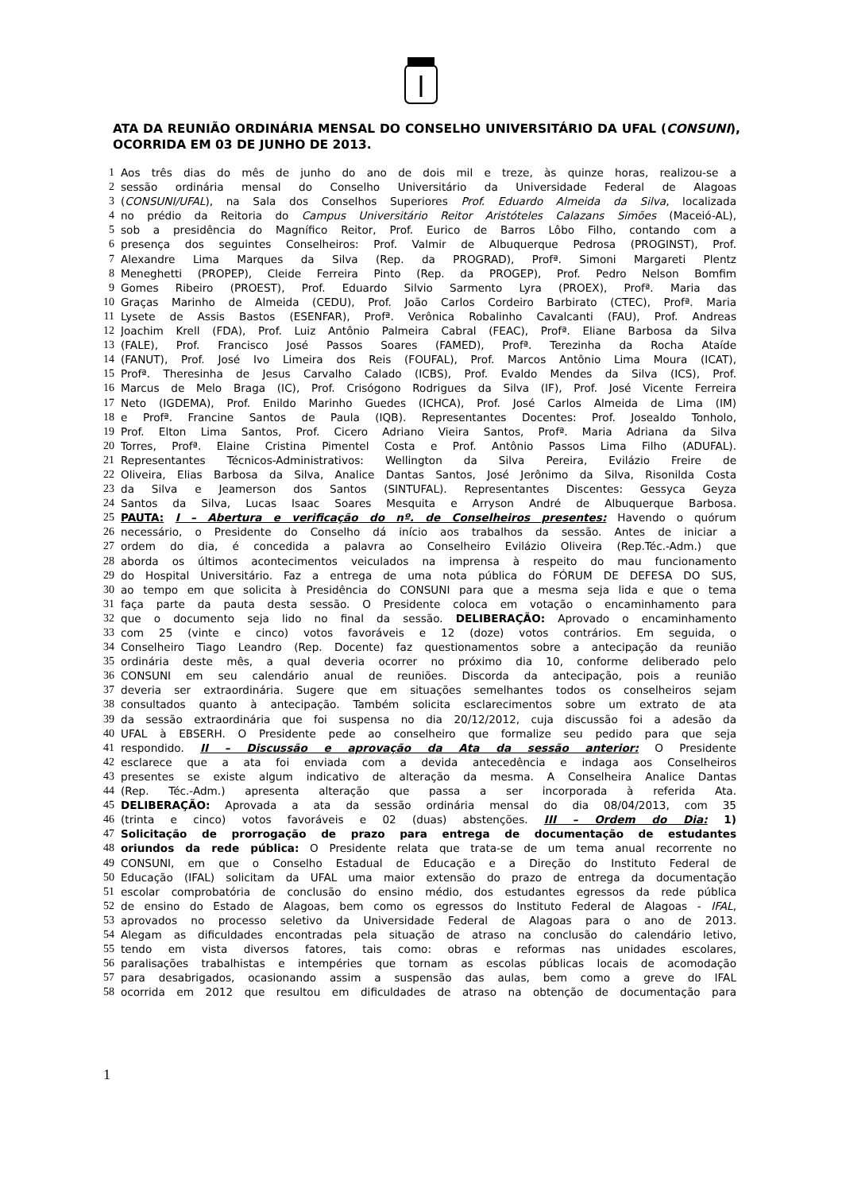ATA DA REUNIÃO ORDINÁRIA MENSAL DO CONSELHO UNIVERSITÁRIO DA UFAL (CONSUNI), OCORRIDA EM 03 DE JUNHO DE 2013.
1 Aos três dias do mês de junho do ano de dois mil e treze, às quinze horas, realizou-se a
2 sessão ordinária mensal do Conselho Universitário da Universidade Federal de Alagoas
3 (CONSUNI/UFAL), na Sala dos Conselhos Superiores Prof. Eduardo Almeida da Silva, localizada
4 no prédio da Reitoria do Campus Universitário Reitor Aristóteles Calazans Simões (Maceió-AL),
5 sob a presidência do Magnífico Reitor, Prof. Eurico de Barros Lôbo Filho, contando com a
6 presença dos seguintes Conselheiros: Prof. Valmir de Albuquerque Pedrosa (PROGINST), Prof.
7 Alexandre Lima Marques da Silva (Rep. da PROGRAD), Profª. Simoni Margareti Plentz
8 Meneghetti (PROPEP), Cleide Ferreira Pinto (Rep. da PROGEP), Prof. Pedro Nelson Bomfim
9 Gomes Ribeiro (PROEST), Prof. Eduardo Silvio Sarmento Lyra (PROEX), Profª. Maria das
10 Graças Marinho de Almeida (CEDU), Prof. João Carlos Cordeiro Barbirato (CTEC), Profª. Maria
11 Lysete de Assis Bastos (ESENFAR), Profª. Verônica Robalinho Cavalcanti (FAU), Prof. Andreas
12 Joachim Krell (FDA), Prof. Luiz Antônio Palmeira Cabral (FEAC), Profª. Eliane Barbosa da Silva
13 (FALE), Prof. Francisco José Passos Soares (FAMED), Profª. Terezinha da Rocha Ataíde
14 (FANUT), Prof. José Ivo Limeira dos Reis (FOUFAL), Prof. Marcos Antônio Lima Moura (ICAT),
15 Profª. Theresinha de Jesus Carvalho Calado (ICBS), Prof. Evaldo Mendes da Silva (ICS), Prof.
16 Marcus de Melo Braga (IC), Prof. Crisógono Rodrigues da Silva (IF), Prof. José Vicente Ferreira
17 Neto (IGDEMA), Prof. Enildo Marinho Guedes (ICHCA), Prof. José Carlos Almeida de Lima (IM)
18 e Profª. Francine Santos de Paula (IQB). Representantes Docentes: Prof. Josealdo Tonholo,
19 Prof. Elton Lima Santos, Prof. Cicero Adriano Vieira Santos, Profª. Maria Adriana da Silva
20 Torres, Profª. Elaine Cristina Pimentel Costa e Prof. Antônio Passos Lima Filho (ADUFAL).
21 Representantes Técnicos-Administrativos: Wellington da Silva Pereira, Evilázio Freire de
22 Oliveira, Elias Barbosa da Silva, Analice Dantas Santos, José Jerônimo da Silva, Risonilda Costa
23 da Silva e Jeamerson dos Santos (SINTUFAL). Representantes Discentes: Gessyca Geyza
24 Santos da Silva, Lucas Isaac Soares Mesquita e Arryson André de Albuquerque Barbosa.
25 PAUTA: I – Abertura e verificação do nº. de Conselheiros presentes: Havendo o quórum
26 necessário, o Presidente do Conselho dá início aos trabalhos da sessão. Antes de iniciar a
27 ordem do dia, é concedida a palavra ao Conselheiro Evilázio Oliveira (Rep.Téc.-Adm.) que
28 aborda os últimos acontecimentos veiculados na imprensa à respeito do mau funcionamento
29 do Hospital Universitário. Faz a entrega de uma nota pública do FÓRUM DE DEFESA DO SUS,
30 ao tempo em que solicita à Presidência do CONSUNI para que a mesma seja lida e que o tema
31 faça parte da pauta desta sessão. O Presidente coloca em votação o encaminhamento para
32 que o documento seja lido no final da sessão. DELIBERAÇÃO: Aprovado o encaminhamento
33 com 25 (vinte e cinco) votos favoráveis e 12 (doze) votos contrários. Em seguida, o
34 Conselheiro Tiago Leandro (Rep. Docente) faz questionamentos sobre a antecipação da reunião
35 ordinária deste mês, a qual deveria ocorrer no próximo dia 10, conforme deliberado pelo
36 CONSUNI em seu calendário anual de reuniões. Discorda da antecipação, pois a reunião
37 deveria ser extraordinária. Sugere que em situações semelhantes todos os conselheiros sejam
38 consultados quanto à antecipação. Também solicita esclarecimentos sobre um extrato de ata
39 da sessão extraordinária que foi suspensa no dia 20/12/2012, cuja discussão foi a adesão da
40 UFAL à EBSERH. O Presidente pede ao conselheiro que formalize seu pedido para que seja
41 respondido. II – Discussão e aprovação da Ata da sessão anterior: O Presidente
42 esclarece que a ata foi enviada com a devida antecedência e indaga aos Conselheiros
43 presentes se existe algum indicativo de alteração da mesma. A Conselheira Analice Dantas
44 (Rep. Téc.-Adm.) apresenta alteração que passa a ser incorporada à referida Ata.
45 DELIBERAÇÃO: Aprovada a ata da sessão ordinária mensal do dia 08/04/2013, com 35
46 (trinta e cinco) votos favoráveis e 02 (duas) abstenções. III – Ordem do Dia: 1)
47 Solicitação de prorrogação de prazo para entrega de documentação de estudantes
48 oriundos da rede pública: O Presidente relata que trata-se de um tema anual recorrente no
49 CONSUNI, em que o Conselho Estadual de Educação e a Direção do Instituto Federal de
50 Educação (IFAL) solicitam da UFAL uma maior extensão do prazo de entrega da documentação
51 escolar comprobatória de conclusão do ensino médio, dos estudantes egressos da rede pública
52 de ensino do Estado de Alagoas, bem como os egressos do Instituto Federal de Alagoas - IFAL,
53 aprovados no processo seletivo da Universidade Federal de Alagoas para o ano de 2013.
54 Alegam as dificuldades encontradas pela situação de atraso na conclusão do calendário letivo,
55 tendo em vista diversos fatores, tais como: obras e reformas nas unidades escolares,
56 paralisações trabalhistas e intempéries que tornam as escolas públicas locais de acomodação
57 para desabrigados, ocasionando assim a suspensão das aulas, bem como a greve do IFAL
58 ocorrida em 2012 que resultou em dificuldades de atraso na obtenção de documentação para
1